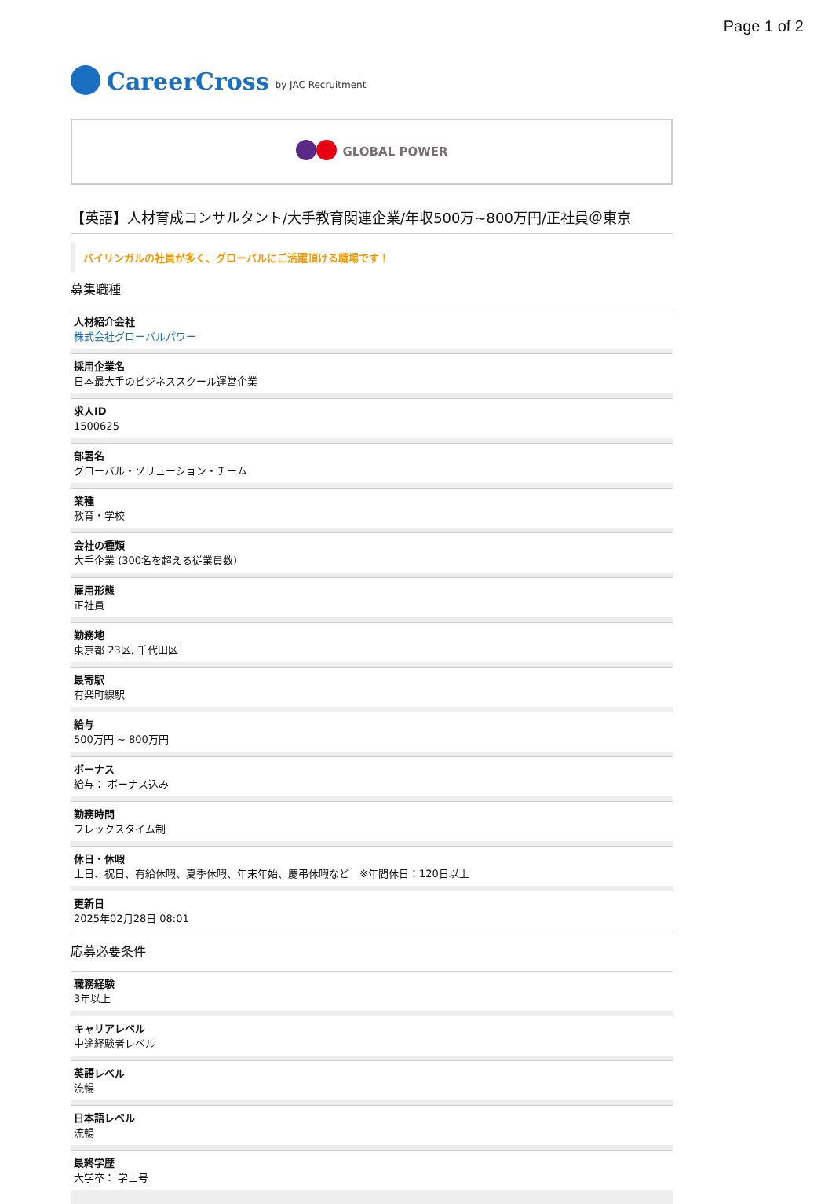Page 1 of 2
CareerCross by JAC Recruitment
GLOBAL POWER
【英語】人材育成コンサルタント/大手教育関連企業/年収500万~800万円/正社員＠東京
バイリンガルの社員が多く、グローバルにご活躍頂ける職場です！
募集職種
人材紹介会社
株式会社グローバルパワー
採用企業名
日本最大手のビジネススクール運営企業
求人ID
1500625
部署名
グローバル・ソリューション・チーム
業種
教育・学校
会社の種類
大手企業 (300名を超える従業員数)
雇用形態
正社員
勤務地
東京都 23区, 千代田区
最寄駅
有楽町線駅
給与
500万円 ~ 800万円
ボーナス
給与： ボーナス込み
勤務時間
フレックスタイム制
休日・休暇
土日、祝日、有給休暇、夏季休暇、年末年始、慶弔休暇など　※年間休日：120日以上
更新日
2025年02月28日 08:01
応募必要条件
職務経験
3年以上
キャリアレベル
中途経験者レベル
英語レベル
流暢
日本語レベル
流暢
最終学歴
大学卒： 学士号